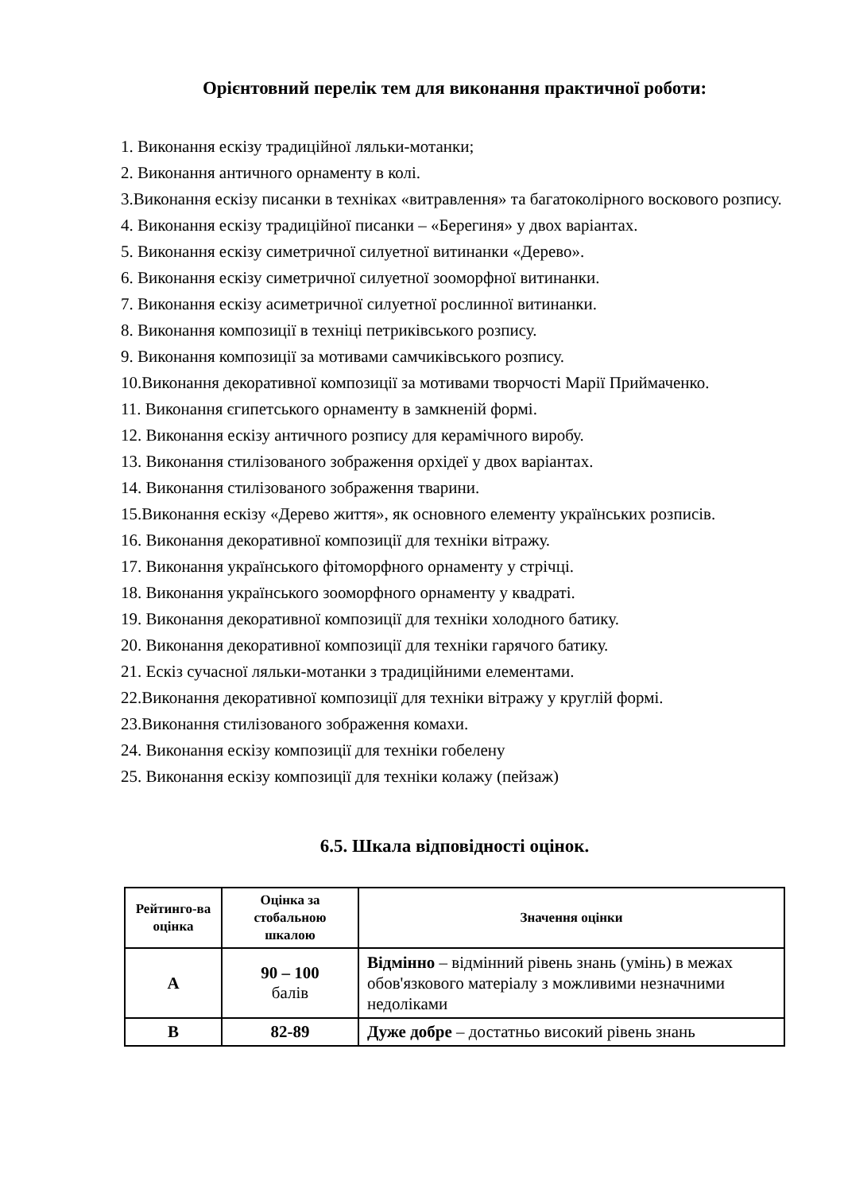Орієнтовний перелік тем для виконання практичної роботи:
1. Виконання ескізу традиційної ляльки-мотанки;
2. Виконання античного орнаменту в колі.
3.Виконання ескізу писанки в техніках «витравлення» та багатоколірного воскового розпису.
4. Виконання ескізу традиційної писанки – «Берегиня» у двох варіантах.
5. Виконання ескізу симетричної силуетної витинанки «Дерево».
6. Виконання ескізу симетричної силуетної зооморфної витинанки.
7. Виконання ескізу асиметричної силуетної рослинної витинанки.
8. Виконання композиції в техніці петриківського розпису.
9. Виконання композиції за мотивами самчиківського розпису.
10.Виконання декоративної композиції за мотивами творчості Марії Приймаченко.
11. Виконання єгипетського орнаменту в замкненій формі.
12. Виконання ескізу античного розпису для керамічного виробу.
13. Виконання стилізованого зображення орхідеї у двох варіантах.
14. Виконання стилізованого зображення тварини.
15.Виконання ескізу «Дерево життя», як основного елементу українських розписів.
16. Виконання декоративної композиції для техніки вітражу.
17. Виконання українського фітоморфного орнаменту у стрічці.
18. Виконання українського зооморфного орнаменту у квадраті.
19. Виконання декоративної композиції для техніки холодного батику.
20. Виконання декоративної композиції для техніки гарячого батику.
21. Ескіз сучасної ляльки-мотанки з традиційними елементами.
22.Виконання декоративної композиції для техніки вітражу у круглій формі.
23.Виконання стилізованого зображення комахи.
24. Виконання ескізу композиції для техніки гобелену
25. Виконання ескізу композиції для техніки колажу (пейзаж)
6.5. Шкала відповідності оцінок.
| Рейтинго-ва оцінка | Оцінка за стобальною шкалою | Значення оцінки |
| --- | --- | --- |
| A | 90 – 100 балів | Відмінно – відмінний рівень знань (умінь) в межах обов'язкового матеріалу з можливими незначними недоліками |
| B | 82-89 | Дуже добре – достатньо високий рівень знань |